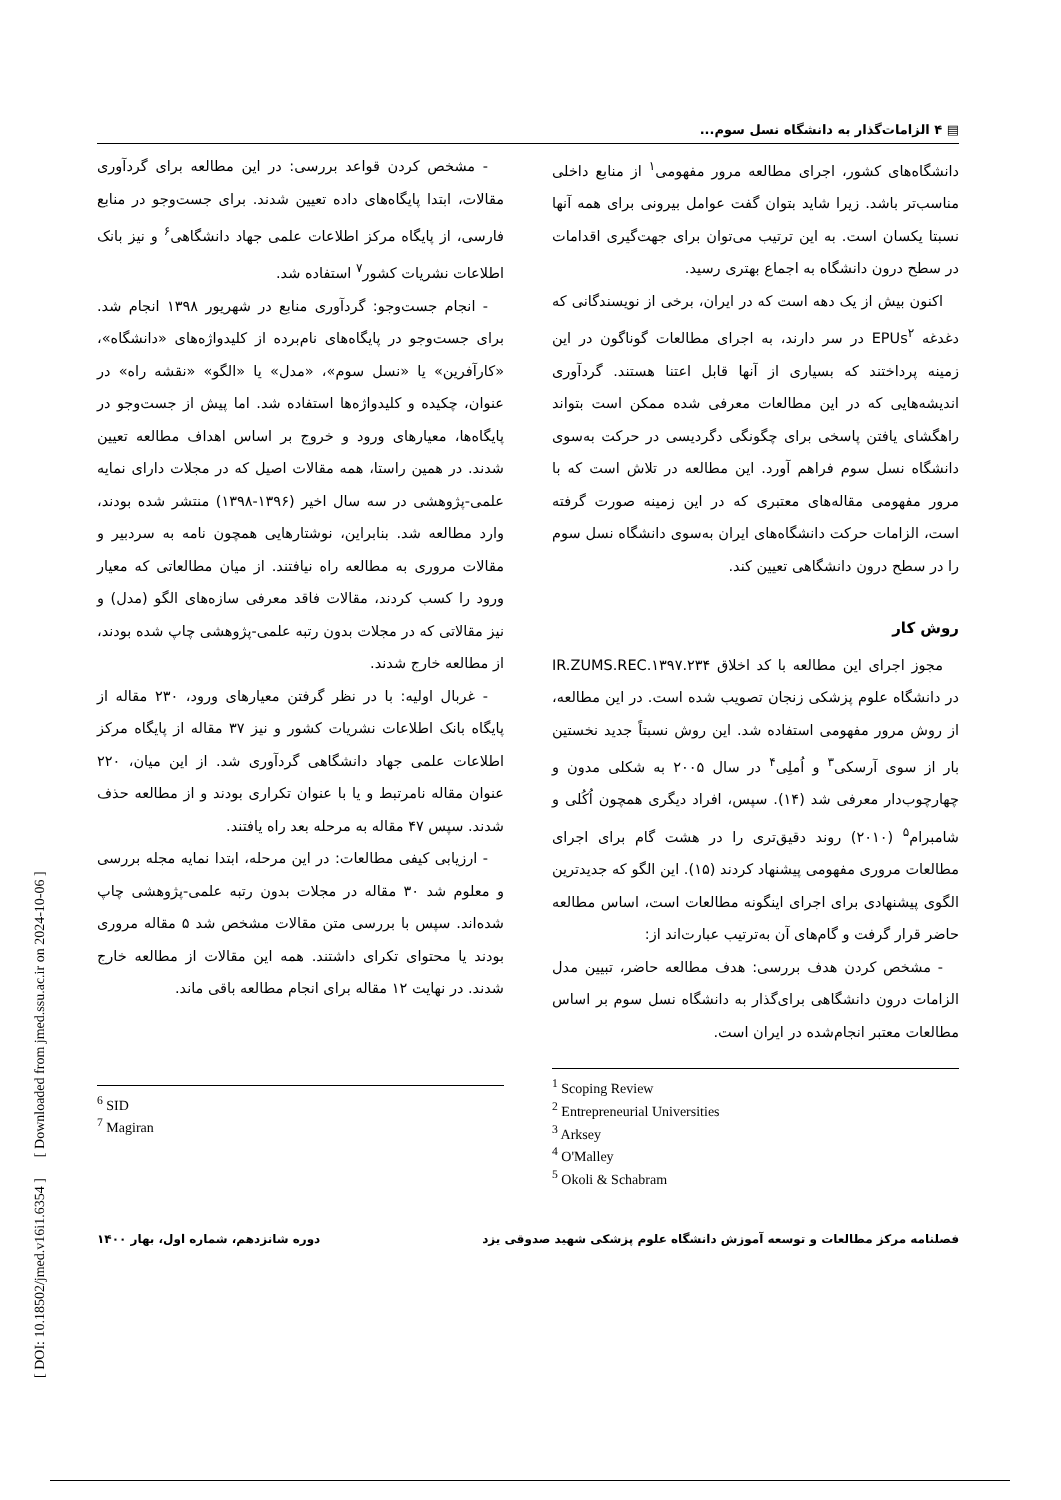▤ ۴ الزامات‌گذار به دانشگاه نسل سوم...
دانشگاه‌های کشور، اجرای مطالعه مرور مفهومی<sup>۱</sup> از منابع داخلی مناسب‌تر باشد. زیرا شاید بتوان گفت عوامل بیرونی برای همه آنها نسبتا یکسان است. به این ترتیب می‌توان برای جهت‌گیری اقدامات در سطح درون دانشگاه به اجماع بهتری رسید.
اکنون بیش از یک دهه است که در ایران، برخی از نویسندگانی که دغدغه EPUs<sup>۲</sup> در سر دارند، به اجرای مطالعات گوناگون در این زمینه پرداختند که بسیاری از آنها قابل اعتنا هستند. گردآوری اندیشه‌هایی که در این مطالعات معرفی شده ممکن است بتواند راهگشای یافتن پاسخی برای چگونگی دگردیسی در حرکت به‌سوی دانشگاه نسل سوم فراهم آورد. این مطالعه در تلاش است که با مرور مفهومی مقاله‌های معتبری که در این زمینه صورت گرفته است، الزامات حرکت دانشگاه‌های ایران به‌سوی دانشگاه نسل سوم را در سطح درون دانشگاهی تعیین کند.
روش کار
مجوز اجرای این مطالعه با کد اخلاق IR.ZUMS.REC.۱۳۹۷.۲۳۴ در دانشگاه علوم پزشکی زنجان تصویب شده است. در این مطالعه، از روش مرور مفهومی استفاده شد. این روش نسبتاً جدید نخستین بار از سوی آرسکی<sup>۳</sup> و اُملِی<sup>۴</sup> در سال ۲۰۰۵ به شکلی مدون و چهارچوب‌دار معرفی شد (۱۴). سپس، افراد دیگری همچون اُکُلی و شامبرام<sup>۵</sup> (۲۰۱۰) روند دقیق‌تری را در هشت گام برای اجرای مطالعات مروری مفهومی پیشنهاد کردند (۱۵). این الگو که جدیدترین الگوی پیشنهادی برای اجرای اینگونه مطالعات است، اساس مطالعه حاضر قرار گرفت و گام‌های آن به‌ترتیب عبارت‌اند از:
- مشخص کردن هدف بررسی: هدف مطالعه حاضر، تبیین مدل الزامات درون دانشگاهی برای‌گذار به دانشگاه نسل سوم بر اساس مطالعات معتبر انجام‌شده در ایران است.
<sup>1</sup> Scoping Review
<sup>2</sup> Entrepreneurial Universities
<sup>3</sup> Arksey
<sup>4</sup> O'Malley
<sup>5</sup> Okoli & Schabram
- مشخص کردن قواعد بررسی: در این مطالعه برای گردآوری مقالات، ابتدا پایگاه‌های داده تعیین شدند. برای جست‌وجو در منابع فارسی، از پایگاه مرکز اطلاعات علمی جهاد دانشگاهی<sup>۶</sup> و نیز بانک اطلاعات نشریات کشور<sup>۷</sup> استفاده شد.
- انجام جست‌وجو: گردآوری منابع در شهریور ۱۳۹۸ انجام شد. برای جست‌وجو در پایگاه‌های نام‌برده از کلیدواژه‌های «دانشگاه»، «کارآفرین» یا «نسل سوم»، «مدل» یا «الگو» «نقشه راه» در عنوان، چکیده و کلیدواژه‌ها استفاده شد. اما پیش از جست‌وجو در پایگاه‌ها، معیارهای ورود و خروج بر اساس اهداف مطالعه تعیین شدند. در همین راستا، همه مقالات اصیل که در مجلات دارای نمایه علمی-پژوهشی در سه سال اخیر (۱۳۹۶-۱۳۹۸) منتشر شده بودند، وارد مطالعه شد. بنابراین، نوشتارهایی همچون نامه به سردبیر و مقالات مروری به مطالعه راه نیافتند. از میان مطالعاتی که معیار ورود را کسب کردند، مقالات فاقد معرفی سازه‌های الگو (مدل) و نیز مقالاتی که در مجلات بدون رتبه علمی-پژوهشی چاپ شده بودند، از مطالعه خارج شدند.
- غربال اولیه: با در نظر گرفتن معیارهای ورود، ۲۳۰ مقاله از پایگاه بانک اطلاعات نشریات کشور و نیز ۳۷ مقاله از پایگاه مرکز اطلاعات علمی جهاد دانشگاهی گردآوری شد. از این میان، ۲۲۰ عنوان مقاله نامرتبط و یا با عنوان تکراری بودند و از مطالعه حذف شدند. سپس ۴۷ مقاله به مرحله بعد راه یافتند.
- ارزیابی کیفی مطالعات: در این مرحله، ابتدا نمایه مجله بررسی و معلوم شد ۳۰ مقاله در مجلات بدون رتبه علمی-پژوهشی چاپ شده‌اند. سپس با بررسی متن مقالات مشخص شد ۵ مقاله مروری بودند یا محتوای تکرای داشتند. همه این مقالات از مطالعه خارج شدند. در نهایت ۱۲ مقاله برای انجام مطالعه باقی ماند.
<sup>6</sup> SID
<sup>7</sup> Magiran
فصلنامه مرکز مطالعات و توسعه آموزش دانشگاه علوم پزشکی شهید صدوقی یزد دوره شانزدهم، شماره اول، بهار ۱۴۰۰
[ DOI: 10.18502/jmed.v16i1.6354 ] [ Downloaded from jmed.ssu.ac.ir on 2024-10-06 ]